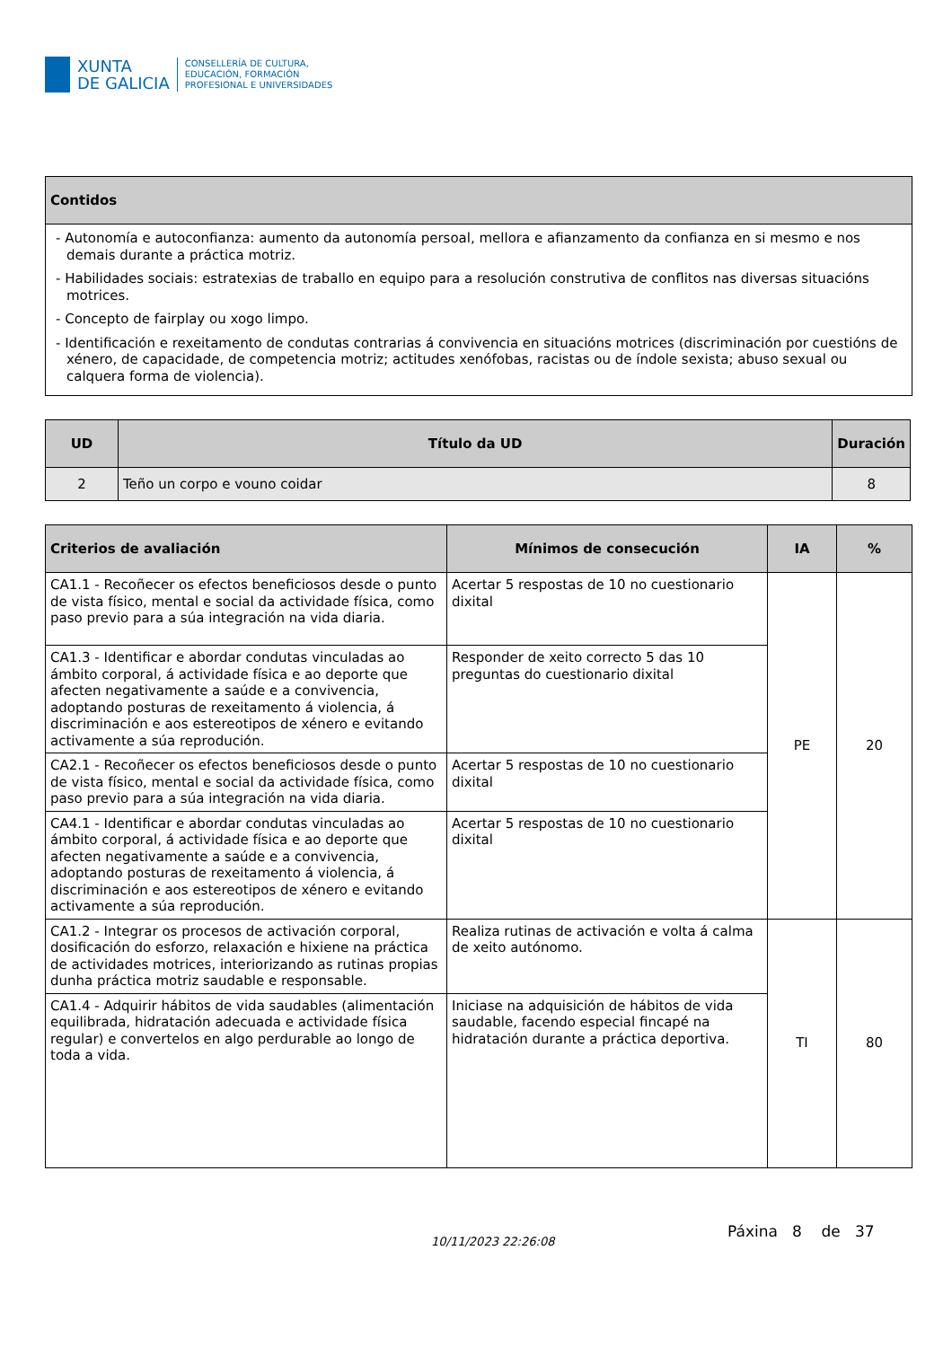XUNTA
DE GALICIA
CONSELLERÍA DE CULTURA,
EDUCACIÓN, FORMACIÓN
PROFESIONAL E UNIVERSIDADES
| Contidos |
| --- |
| - Autonomía e autoconfianza: aumento da autonomía persoal, mellora e afianzamento da confianza en si mesmo e nos demais durante a práctica motriz. - Habilidades sociais: estratexias de traballo en equipo para a resolución construtiva de conflitos nas diversas situacións motrices. - Concepto de fairplay ou xogo limpo. - Identificación e rexeitamento de condutas contrarias á convivencia en situacións motrices (discriminación por cuestións de xénero, de capacidade, de competencia motriz; actitudes xenófobas, racistas ou de índole sexista; abuso sexual ou calquera forma de violencia). |
| UD | Título da UD | Duración |
| --- | --- | --- |
| 2 | Teño un corpo e vouno coidar | 8 |
| Criterios de avaliación | Mínimos de consecución | IA | % |
| --- | --- | --- | --- |
| CA1.1 - Recoñecer os efectos beneficiosos desde o punto de vista físico, mental e social da actividade física, como paso previo para a súa integración na vida diaria. | Acertar 5 respostas de 10 no cuestionario dixital | PE | 20 |
| CA1.3 - Identificar e abordar condutas vinculadas ao ámbito corporal, á actividade física e ao deporte que afecten negativamente a saúde e a convivencia, adoptando posturas de rexeitamento á violencia, á discriminación e aos estereotipos de xénero e evitando activamente a súa reprodución. | Responder de xeito correcto 5 das 10 preguntas do cuestionario dixital | | |
| CA2.1 - Recoñecer os efectos beneficiosos desde o punto de vista físico, mental e social da actividade física, como paso previo para a súa integración na vida diaria. | Acertar 5 respostas de 10 no cuestionario dixital | | |
| CA4.1 - Identificar e abordar condutas vinculadas ao ámbito corporal, á actividade física e ao deporte que afecten negativamente a saúde e a convivencia, adoptando posturas de rexeitamento á violencia, á discriminación e aos estereotipos de xénero e evitando activamente a súa reprodución. | Acertar 5 respostas de 10 no cuestionario dixital | | |
| CA1.2 - Integrar os procesos de activación corporal, dosificación do esforzo, relaxación e hixiene na práctica de actividades motrices, interiorizando as rutinas propias dunha práctica motriz saudable e responsable. | Realiza rutinas de activación e volta á calma de xeito autónomo. | TI | 80 |
| CA1.4 - Adquirir hábitos de vida saudables (alimentación equilibrada, hidratación adecuada e actividade física regular) e convertelos en algo perdurable ao longo de toda a vida. | Iniciase na adquisición de hábitos de vida saudable, facendo especial fincapé na hidratación durante a práctica deportiva. | | |
10/11/2023 22:26:08
Páxina 8 de 37